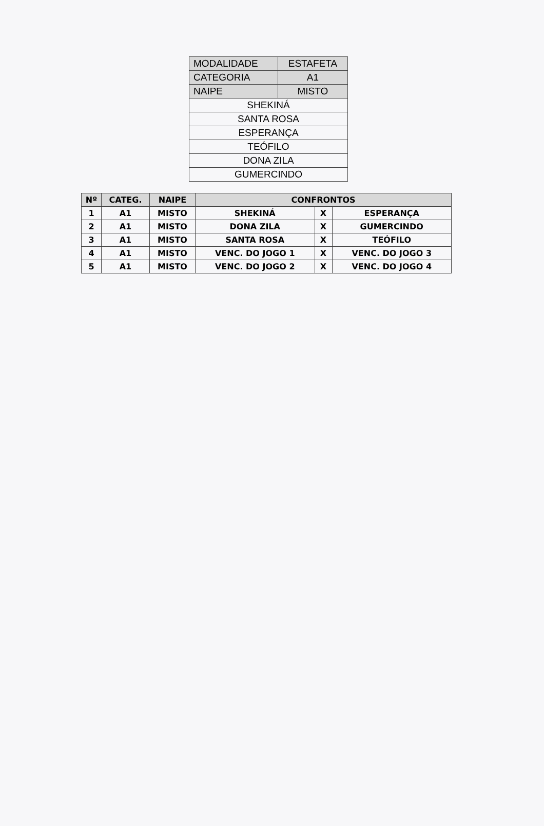| MODALIDADE | ESTAFETA |
| CATEGORIA | A1 |
| NAIPE | MISTO |
| SHEKINÁ | |
| SANTA ROSA | |
| ESPERANÇA | |
| TEÓFILO | |
| DONA ZILA | |
| GUMERCINDO | |
| Nº | CATEG. | NAIPE | CONFRONTOS | | |
| --- | --- | --- | --- | --- | --- |
| 1 | A1 | MISTO | SHEKINÁ | X | ESPERANÇA |
| 2 | A1 | MISTO | DONA ZILA | X | GUMERCINDO |
| 3 | A1 | MISTO | SANTA ROSA | X | TEÓFILO |
| 4 | A1 | MISTO | VENC. DO JOGO 1 | X | VENC. DO JOGO 3 |
| 5 | A1 | MISTO | VENC. DO JOGO 2 | X | VENC. DO JOGO 4 |